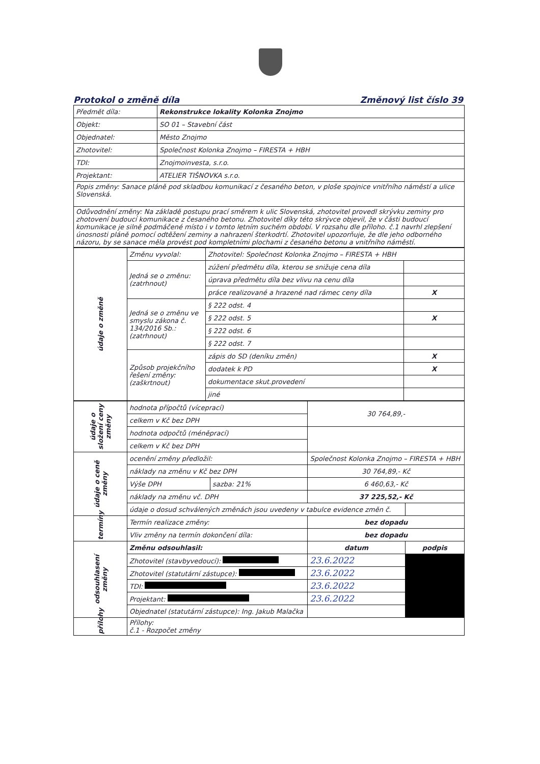Protokol o změně díla Změnový list číslo 39
| Předmět díla: | Rekonstrukce lokality Kolonka Znojmo |
| Objekt: | SO 01 – Stavební část |
| Objednatel: | Město Znojmo |
| Zhotovitel: | Společnost Kolonka Znojmo – FIRESTA + HBH |
| TDI: | Znojmoinvesta, s.r.o. |
| Projektant: | ATELIER TIŠNOVKA s.r.o. |
| Popis změny: Sanace pláně pod skladbou komunikací z česaného beton, v ploše spojnice vnitřního náměstí a ulice Slovenská. | |
| Odůvodnění změny: Na základě postupu prací směrem k ulic Slovenská, zhotovitel provedl skrývku zeminy pro zhotovení budoucí komunikace z česaného betonu. Zhotovitel díky této skrývce objevil, že v části budoucí komunikace je silně podmáčené místo i v tomto letním suchém období. V rozsahu dle příloho. č.1 navrhl zlepšení únosnosti pláně pomocí odtěžení zeminy a nahrazení šterkodrtí. Zhotovitel upozorňuje, že dle jeho odborného názoru, by se sanace měla provést pod kompletními plochami z česaného betonu a vnitřního náměstí. | |
| údaje o změně | Změnu vyvolal: | Zhotovitel: Společnost Kolonka Znojmo – FIRESTA + HBH | |
| | Jedná se o změnu: (zatrhnout) | zúžení předmětu díla, kterou se snižuje cena díla | |
| | | úprava předmětu díla bez vlivu na cenu díla | |
| | | práce realizované a hrazené nad rámec ceny díla | X |
| | Jedná se o změnu ve smyslu zákona č. 134/2016 Sb.: (zatrhnout) | § 222 odst. 4 | |
| | | § 222 odst. 5 | X |
| | | § 222 odst. 6 | |
| | | § 222 odst. 7 | |
| | Způsob projekčního řešení změny: (zaškrtnout) | zápis do SD (deníku změn) | X |
| | | dodatek k PD | X |
| | | dokumentace skut.provedení | |
| | | jiné | |
| údaje o složení ceny změny | hodnota přípočtů (víceprací) | | 30 764,89,- | |
| | celkem v Kč bez DPH | | | |
| | hodnota odpočtů (méněprací) | | | |
| | celkem v Kč bez DPH | | | |
| údaje o ceně změny | ocenění změny předložil: | | Společnost Kolonka Znojmo – FIRESTA + HBH | |
| | náklady na změnu v Kč bez DPH | | 30 764,89,- Kč | |
| | Výše DPH | sazba: 21% | 6 460,63,- Kč | |
| | náklady na změnu vč. DPH | | 37 225,52,- Kč | |
| | údaje o dosud schválených změnách jsou uvedeny v tabulce evidence změn č. | | | |
| termíny | Termín realizace změny: | | bez dopadu | |
| | Vliv změny na termín dokončení díla: | | bez dopadu | |
| odsouhlasení změny | Změnu odsouhlasil: | | datum | podpis |
| | Zhotovitel (stavbyvedoucí): | | 23.6.2022 | |
| | Zhotovitel (statutární zástupce): | | 23.6.2022 | |
| | TDI: | | 23.6.2022 | |
| | Projektant: | | 23.6.2022 | |
| | Objednatel (statutární zástupce): Ing. Jakub Malačka | | | |
| přílohy | Přílohy: č.1 - Rozpočet změny | | | |